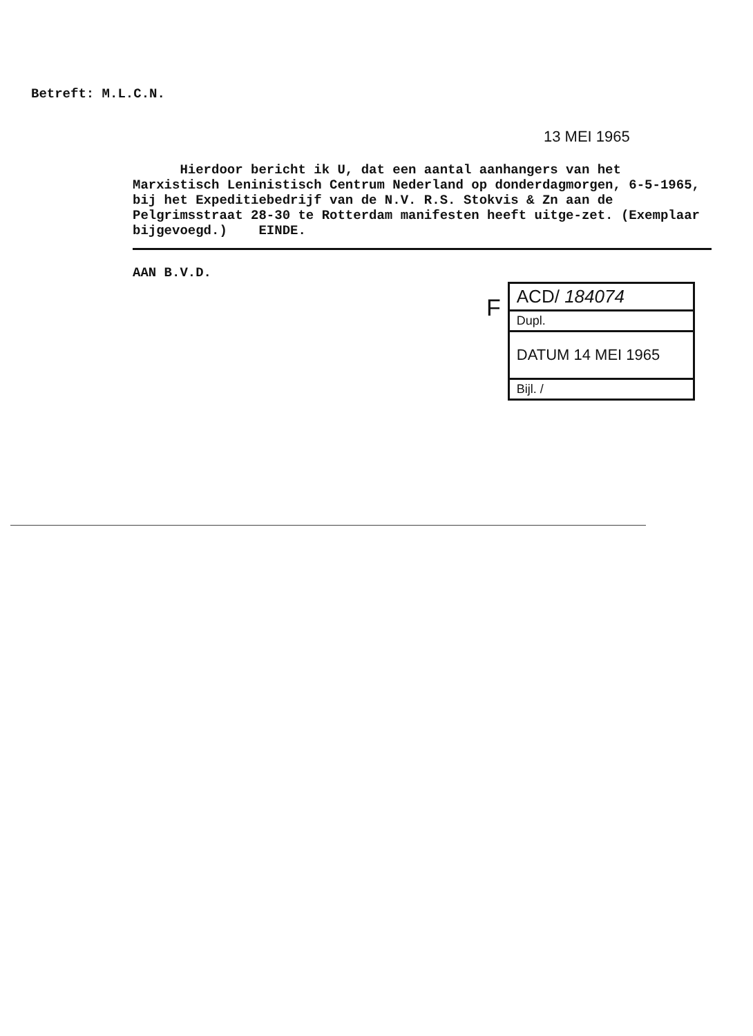Betreft: M.L.C.N.
13 MEI 1965
Hierdoor bericht ik U, dat een aantal aanhangers van het Marxistisch Leninistisch Centrum Nederland op donderdagmorgen, 6-5-1965, bij het Expeditiebedrijf van de N.V. R.S. Stokvis & Zn aan de Pelgrimsstraat 28-30 te Rotterdam manifesten heeft uitge-zet. (Exemplaar bijgevoegd.) EINDE.
AAN B.V.D.
F
ACD/ 184074
Dupl.
DATUM 14 MEI 1965
Bijl. /